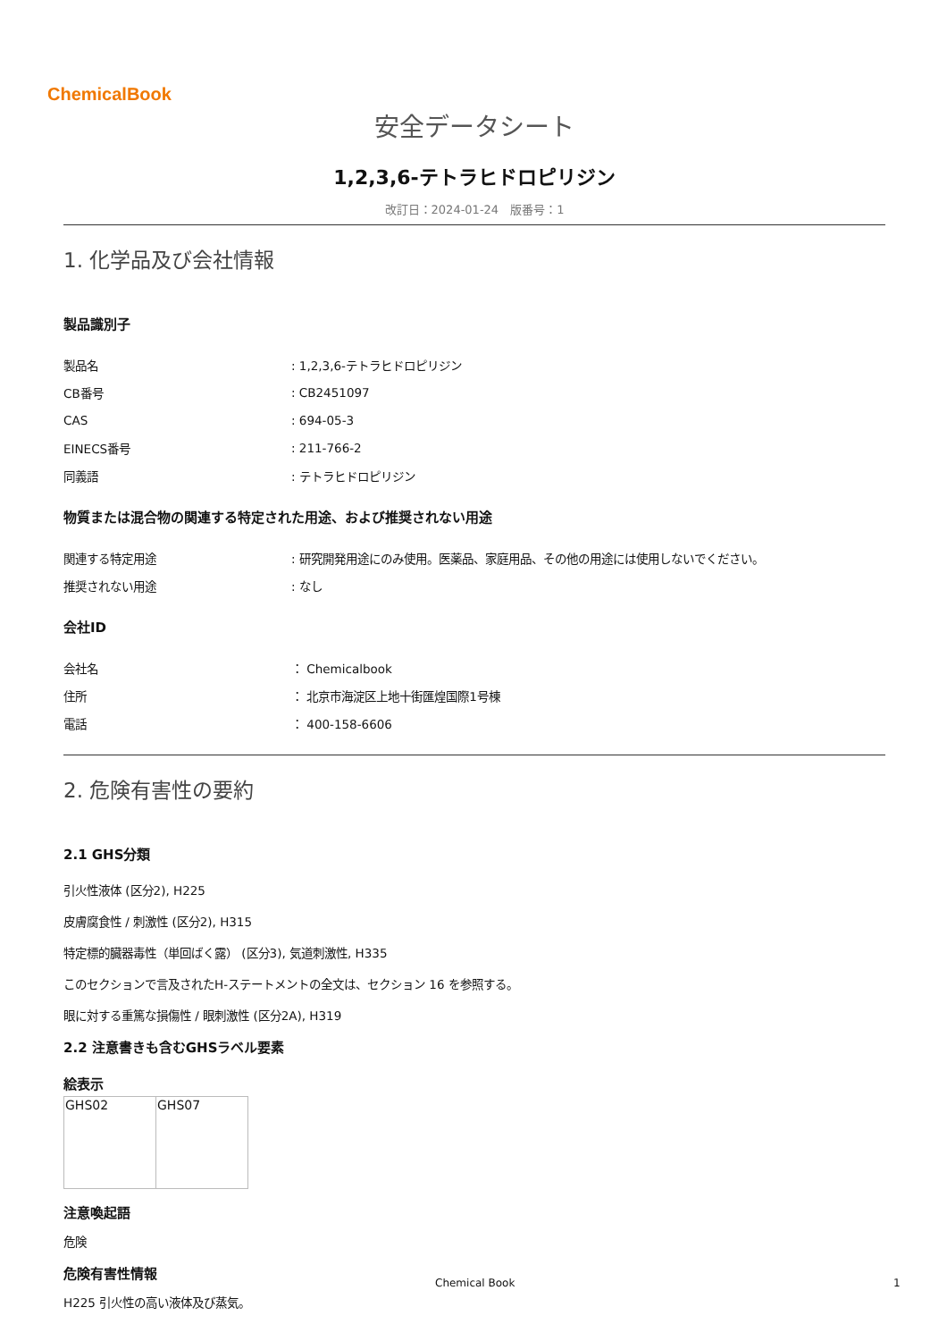ChemicalBook
安全データシート
1,2,3,6-テトラヒドロピリジン
改訂日：2024-01-24　版番号：1
1. 化学品及び会社情報
製品識別子
| 製品名 | : 1,2,3,6-テトラヒドロピリジン |
| CB番号 | : CB2451097 |
| CAS | : 694-05-3 |
| EINECS番号 | : 211-766-2 |
| 同義語 | : テトラヒドロピリジン |
物質または混合物の関連する特定された用途、および推奨されない用途
| 関連する特定用途 | : 研究開発用途にのみ使用。医薬品、家庭用品、その他の用途には使用しないでください。 |
| 推奨されない用途 | : なし |
会社ID
| 会社名 | ： Chemicalbook |
| 住所 | ： 北京市海淀区上地十街匯煌国際1号棟 |
| 電話 | ： 400-158-6606 |
2. 危険有害性の要約
2.1 GHS分類
引火性液体 (区分2), H225
皮膚腐食性 / 刺激性 (区分2), H315
特定標的臓器毒性（単回ばく露） (区分3), 気道刺激性, H335
このセクションで言及されたH-ステートメントの全文は、セクション 16 を参照する。
眼に対する重篤な損傷性 / 眼刺激性 (区分2A), H319
2.2 注意書きも含むGHSラベル要素
絵表示
| GHS02 | GHS07 |
注意喚起語
危険
危険有害性情報
H225 引火性の高い液体及び蒸気。
Chemical Book 1